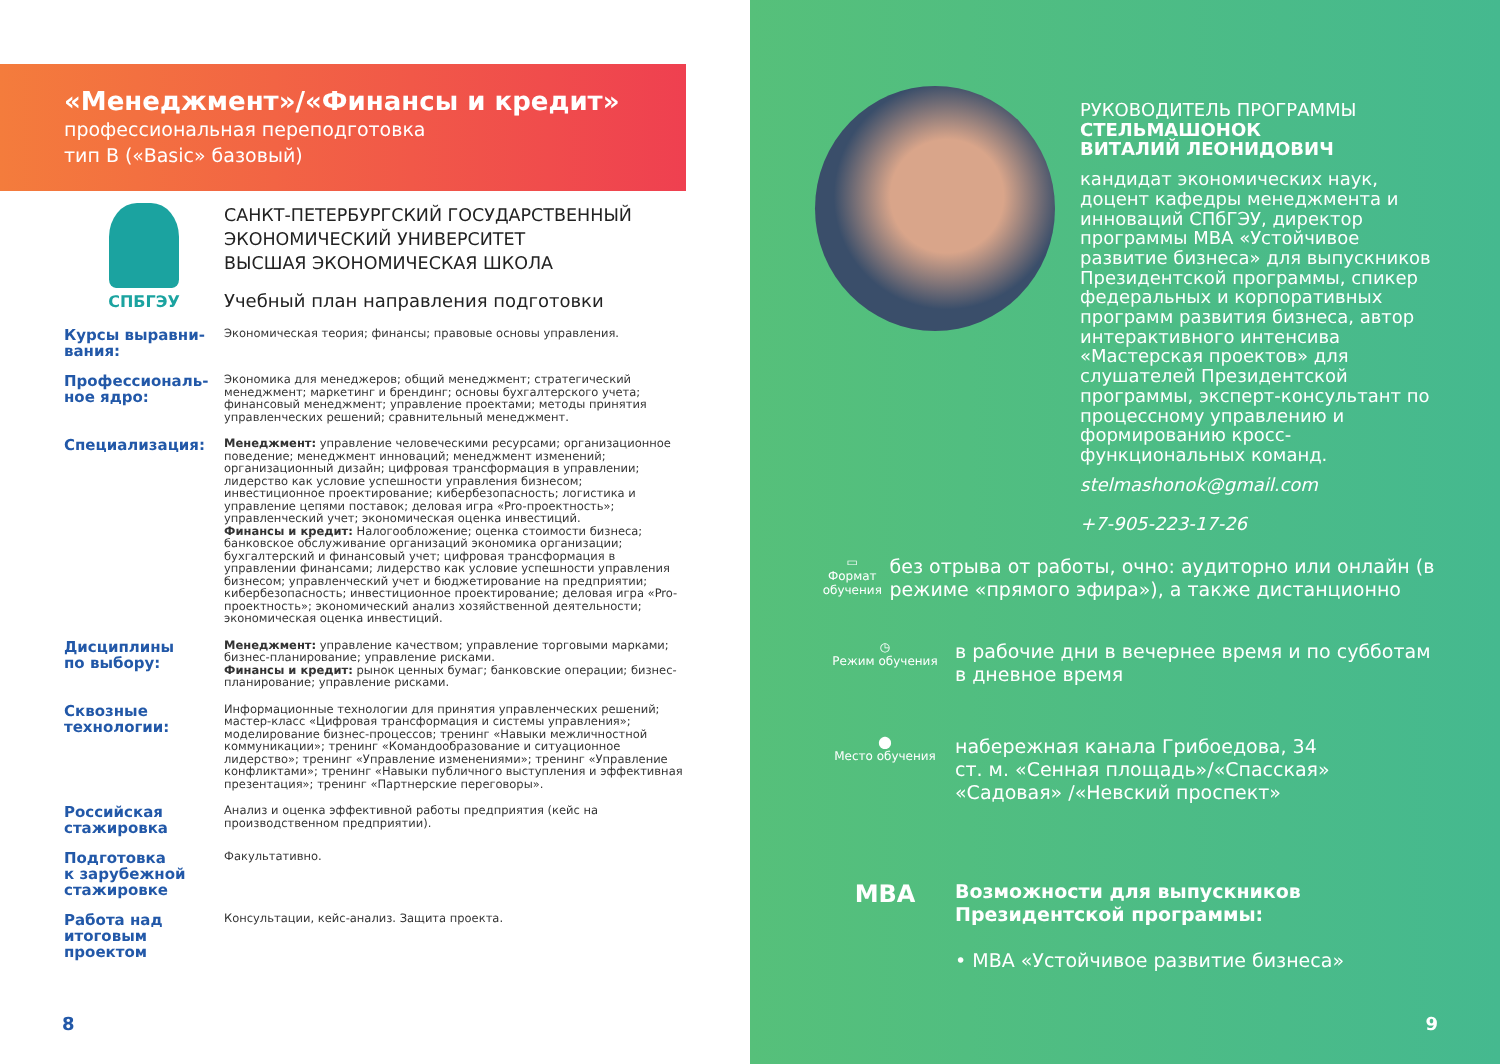«Менеджмент»/«Финансы и кредит»
профессиональная переподготовка
тип B («Basic» базовый)
СПБГЭУ
САНКТ-ПЕТЕРБУРГСКИЙ ГОСУДАРСТВЕННЫЙ
ЭКОНОМИЧЕСКИЙ УНИВЕРСИТЕТ
ВЫСШАЯ ЭКОНОМИЧЕСКАЯ ШКОЛА
Учебный план направления подготовки
Курсы выравни-
вания:
Экономическая теория; финансы; правовые основы управления.
Профессиональ-
ное ядро:
Экономика для менеджеров; общий менеджмент; стратегический менеджмент; маркетинг и брендинг; основы бухгалтерского учета; финансовый менеджмент; управление проектами; методы принятия управленческих решений; сравнительный менеджмент.
Специализация:
Менеджмент: управление человеческими ресурсами; организационное поведение; менеджмент инноваций; менеджмент изменений; организационный дизайн; цифровая трансформация в управлении; лидерство как условие успешности управления бизнесом; инвестиционное проектирование; кибербезопасность; логистика и управление цепями поставок; деловая игра «Pro-проектность»; управленческий учет; экономическая оценка инвестиций.
Финансы и кредит: Налогообложение; оценка стоимости бизнеса; банковское обслуживание организаций экономика организации; бухгалтерский и финансовый учет; цифровая трансформация в управлении финансами; лидерство как условие успешности управления бизнесом; управленческий учет и бюджетирование на предприятии; кибербезопасность; инвестиционное проектирование; деловая игра «Pro-проектность»; экономический анализ хозяйственной деятельности; экономическая оценка инвестиций.
Дисциплины
по выбору:
Менеджмент: управление качеством; управление торговыми марками; бизнес-планирование; управление рисками.
Финансы и кредит: рынок ценных бумаг; банковские операции; бизнес-планирование; управление рисками.
Сквозные
технологии:
Информационные технологии для принятия управленческих решений; мастер-класс «Цифровая трансформация и системы управления»; моделирование бизнес-процессов; тренинг «Навыки межличностной коммуникации»; тренинг «Командообразование и ситуационное лидерство»; тренинг «Управление изменениями»; тренинг «Управление конфликтами»; тренинг «Навыки публичного выступления и эффективная презентация»; тренинг «Партнерские переговоры».
Российская
стажировка
Анализ и оценка эффективной работы предприятия (кейс на производственном предприятии).
Подготовка
к зарубежной
стажировке
Факультативно.
Работа над
итоговым
проектом
Консультации, кейс-анализ. Защита проекта.
8
РУКОВОДИТЕЛЬ ПРОГРАММЫ
СТЕЛЬМАШОНОК
ВИТАЛИЙ ЛЕОНИДОВИЧ
кандидат экономических наук, доцент кафедры менеджмента и инноваций СПбГЭУ, директор программы MBA «Устойчивое развитие бизнеса» для выпускников Президентской программы, спикер федеральных и корпоративных программ развития бизнеса, автор интерактивного интенсива «Мастерская проектов» для слушателей Президентской программы, эксперт-консультант по процессному управлению и формированию кросс-функциональных команд.
stelmashonok@gmail.com
+7-905-223-17-26
▭
Формат обучения
без отрыва от работы, очно: аудиторно или онлайн (в режиме «прямого эфира»), а также дистанционно
◷
Режим обучения
в рабочие дни в вечернее время и по субботам
в дневное время
⬤
Место обучения
набережная канала Грибоедова, 34
ст. м. «Сенная площадь»/«Спасская»
«Садовая» /«Невский проспект»
MBA
Возможности для выпускников
Президентской программы:
• MBA «Устойчивое развитие бизнеса»
9